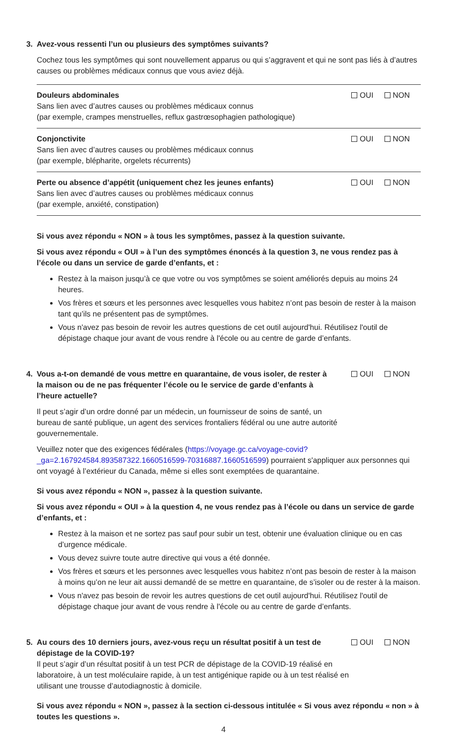3. Avez-vous ressenti l’un ou plusieurs des symptômes suivants?
Cochez tous les symptômes qui sont nouvellement apparus ou qui s’aggravent et qui ne sont pas liés à d’autres causes ou problèmes médicaux connus que vous aviez déjà.
Douleurs abdominales
Sans lien avec d’autres causes ou problèmes médicaux connus
(par exemple, crampes menstruelles, reflux gastrœsophagien pathologique)
OUI NON
Conjonctivite
Sans lien avec d’autres causes ou problèmes médicaux connus
(par exemple, blépharite, orgelets récurrents)
OUI NON
Perte ou absence d’appétit (uniquement chez les jeunes enfants)
Sans lien avec d’autres causes ou problèmes médicaux connus
(par exemple, anxiété, constipation)
OUI NON
Si vous avez répondu « NON » à tous les symptômes, passez à la question suivante.
Si vous avez répondu « OUI » à l’un des symptômes énoncés à la question 3, ne vous rendez pas à l’école ou dans un service de garde d’enfants, et :
Restez à la maison jusqu’à ce que votre ou vos symptômes se soient améliorés depuis au moins 24 heures.
Vos frères et sœurs et les personnes avec lesquelles vous habitez n’ont pas besoin de rester à la maison tant qu’ils ne présentent pas de symptômes.
Vous n'avez pas besoin de revoir les autres questions de cet outil aujourd'hui. Réutilisez l'outil de dépistage chaque jour avant de vous rendre à l'école ou au centre de garde d’enfants.
4. Vous a-t-on demandé de vous mettre en quarantaine, de vous isoler, de rester à la maison ou de ne pas fréquenter l’école ou le service de garde d’enfants à l’heure actuelle?
OUI NON
Il peut s’agir d’un ordre donné par un médecin, un fournisseur de soins de santé, un bureau de santé publique, un agent des services frontaliers fédéral ou une autre autorité gouvernementale.
Veuillez noter que des exigences fédérales (https://voyage.gc.ca/voyage-covid?_ga=2.167924584.893587322.1660516599-70316887.1660516599) pourraient s'appliquer aux personnes qui ont voyagé à l’extérieur du Canada, même si elles sont exemptées de quarantaine.
Si vous avez répondu « NON », passez à la question suivante.
Si vous avez répondu « OUI » à la question 4, ne vous rendez pas à l’école ou dans un service de garde d’enfants, et :
Restez à la maison et ne sortez pas sauf pour subir un test, obtenir une évaluation clinique ou en cas d’urgence médicale.
Vous devez suivre toute autre directive qui vous a été donnée.
Vos frères et sœurs et les personnes avec lesquelles vous habitez n’ont pas besoin de rester à la maison à moins qu’on ne leur ait aussi demandé de se mettre en quarantaine, de s’isoler ou de rester à la maison.
Vous n'avez pas besoin de revoir les autres questions de cet outil aujourd'hui. Réutilisez l'outil de dépistage chaque jour avant de vous rendre à l'école ou au centre de garde d’enfants.
5. Au cours des 10 derniers jours, avez-vous reçu un résultat positif à un test de dépistage de la COVID-19?
OUI NON
Il peut s’agir d’un résultat positif à un test PCR de dépistage de la COVID-19 réalisé en laboratoire, à un test moléculaire rapide, à un test antigénique rapide ou à un test réalisé en utilisant une trousse d’autodiagnostic à domicile.
Si vous avez répondu « NON », passez à la section ci-dessous intitulée « Si vous avez répondu « non » à toutes les questions ».
4